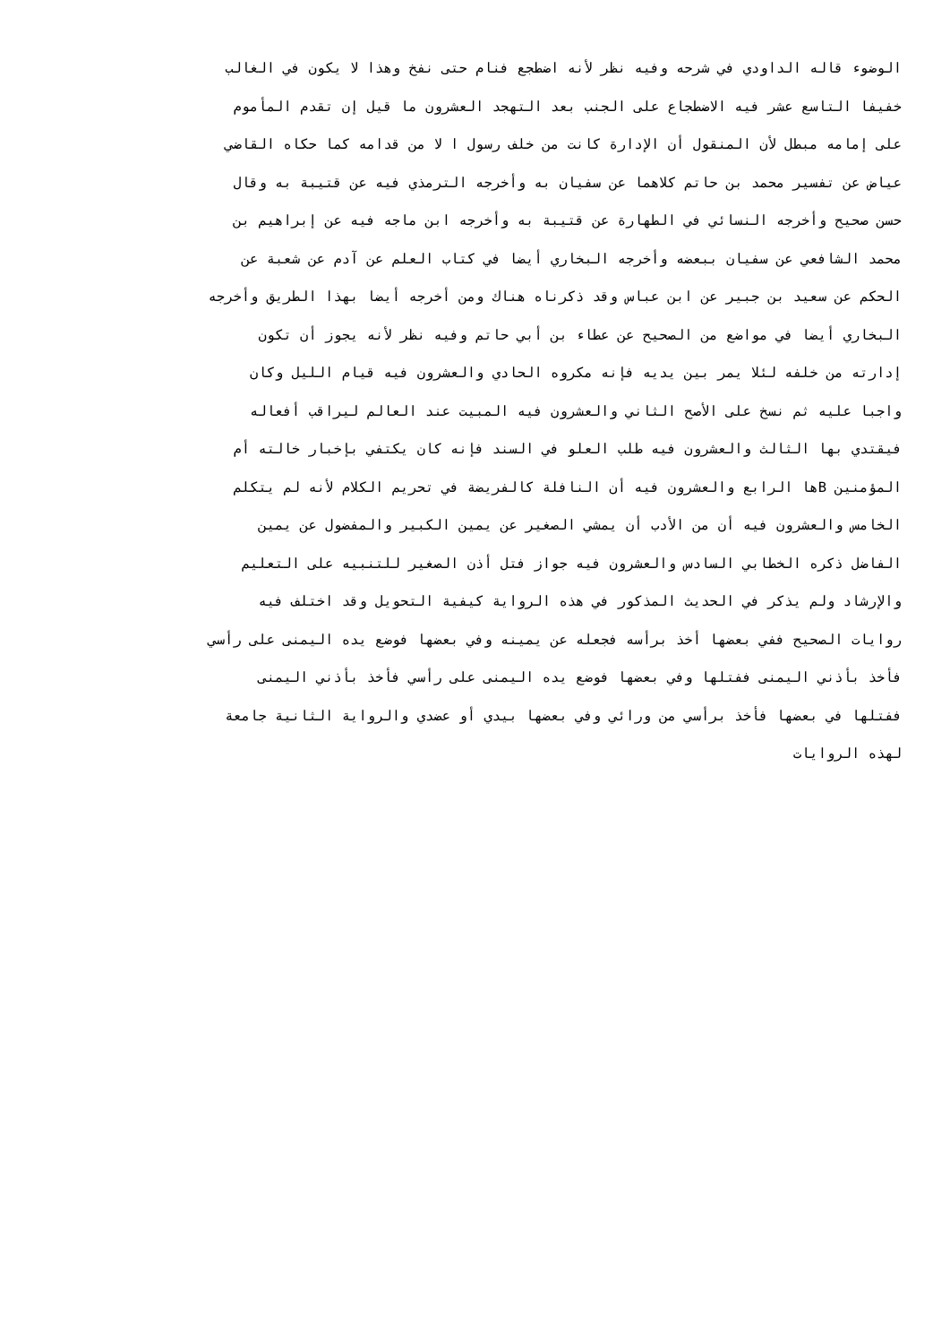الوضوء قاله الداودي في شرحه وفيه نظر لأنه اضطجع فنام حتى نفخ وهذا لا يكون في الغالب
خفيفا التاسع عشر فيه الاضطجاع على الجنب بعد التهجد العشرون ما قيل إن تقدم المأموم
على إمامه مبطل لأن المنقول أن الإدارة كانت من خلف رسول ا لا من قدامه كما حكاه القاضي
عياض عن تفسير محمد بن حاتم كلاهما عن سفيان به وأخرجه الترمذي فيه عن قتيبة به وقال
حسن صحيح وأخرجه النسائي في الطهارة عن قتيبة به وأخرجه ابن ماجه فيه عن إبراهيم بن
محمد الشافعي عن سفيان ببعضه وأخرجه البخاري أيضا في كتاب العلم عن آدم عن شعبة عن
الحكم عن سعيد بن جبير عن ابن عباس وقد ذكرناه هناك ومن أخرجه أيضا بهذا الطريق وأخرجه
البخاري أيضا في مواضع من الصحيح عن عطاء بن أبي حاتم وفيه نظر لأنه يجوز أن تكون
إدارته من خلفه لئلا يمر بين يديه فإنه مكروه الحادي والعشرون فيه قيام الليل وكان
واجبا عليه ثم نسخ على الأصح الثاني والعشرون فيه المبيت عند العالم ليراقب أفعاله
فيقتدي بها الثالث والعشرون فيه طلب العلو في السند فإنه كان يكتفي بإخبار خالته أم
المؤمنين Bها الرابع والعشرون فيه أن النافلة كالفريضة في تحريم الكلام لأنه لم يتكلم
الخامس والعشرون فيه أن من الأدب أن يمشي الصغير عن يمين الكبير والمفضول عن يمين
الفاضل ذكره الخطابي السادس والعشرون فيه جواز فتل أذن الصغير للتنبيه على التعليم
والإرشاد ولم يذكر في الحديث المذكور في هذه الرواية كيفية التحويل وقد اختلف فيه
روايات الصحيح ففي بعضها أخذ برأسه فجعله عن يمينه وفي بعضها فوضع يده اليمنى على رأسي
فأخذ بأذني اليمنى ففتلها وفي بعضها فوضع يده اليمنى على رأسي فأخذ بأذني اليمنى
ففتلها في بعضها فأخذ برأسي من ورائي وفي بعضها بيدي أو عضدي والرواية الثانية جامعة
لهذه الروايات